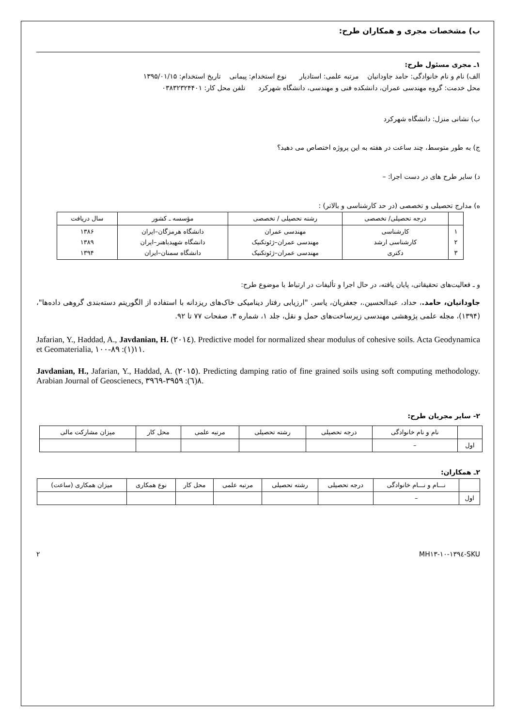ب) مشخصات مجری و همکاران طرح:
۱ـ مجری مسئول طرح:
الف) نام و نام خانوادگی: حامد جاودانیان مرتبه علمی: استادیار نوع استخدام: پیمانی تاریخ استخدام: ۱۳۹۵/۰۱/۱۵
محل خدمت: گروه مهندسی عمران، دانشکده فنی و مهندسی، دانشگاه شهرکرد تلفن محل کار: ۰۳۸۳۲۳۲۴۴۰۱
ب) نشانی منزل: دانشگاه شهرکرد
ج) به طور متوسط، چند ساعت در هفته به این پروژه اختصاص می دهید؟
د) سایر طرح های در دست اجرا: –
ه) مدارج تحصیلی و تخصصی (در حد کارشناسی و بالاتر) :
| | درجه تحصیلی/ تخصصی | رشته تحصیلی / تخصصی | مؤسسه ـ کشور | سال دریافت |
| --- | --- | --- | --- | --- |
| ۱ ۲ ۳ | کارشناسی کارشناسی ارشد دکتری | مهندسی عمران مهندسی عمران–ژئوتکنیک مهندسی عمران–ژئوتکنیک | دانشگاه هرمزگان–ایران دانشگاه شهیدباهنر–ایران دانشگاه سمنان–ایران | ۱۳۸۶ ۱۳۸۹ ۱۳۹۴ |
و ـ فعالیت‌های تحقیقاتی، پایان یافته، در حال اجرا و تألیفات در ارتباط با موضوع طرح:
جاودانیان، حامد.، حداد، عبدالحسین.، جعفریان، یاسر. "ارزیابی رفتار دینامیکی خاک‌های ریزدانه با استفاده از الگوریتم دسته‌بندی گروهی داده‌ها"، (۱۳۹۴)، مجله علمی پژوهشی مهندسی زیرساخت‌های حمل و نقل، جلد ۱، شماره ۳، صفحات ۷۷ تا ۹۲.
Jafarian, Y., Haddad, A., Javdanian, H. (٢٠١٤). Predictive model for normalized shear modulus of cohesive soils. Acta Geodynamica et Geomaterialia, ١١(١): ٨٩-١٠٠.
Javdanian, H., Jafarian, Y., Haddad, A. (٢٠١٥). Predicting damping ratio of fine grained soils using soft computing methodology. Arabian Journal of Geoscienecs, ٨(٦): ٣٩٥٩-٣٩٦٩.
۲- سایر مجریان طرح:
| | نام و نام خانوادگی | درجه تحصیلی | رشته تحصیلی | مرتبه علمی | محل کار | میزان مشارکت مالی |
| اول | – | | | | | |
۲ـ همکاران:
| | نـــام و نـــام خانوادگی | درجه تحصیلی | رشته تحصیلی | مرتبه علمی | محل کار | نوع همکاری | میزان همکاری (ساعت) |
| اول | – | | | | | | |
SKU-١٣٩٤-١٠-MH١٣ ۲